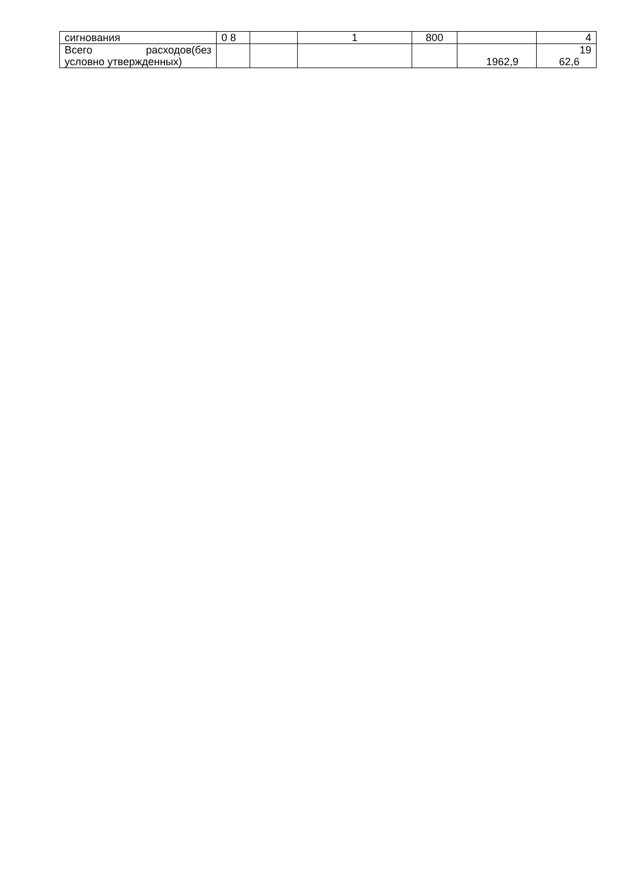| сигнования | 0 8 | | 1 | 800 | | 4 |
| Всего расходов(без условно утвержденных) | | | | | 1962,9 | 19 62,6 |